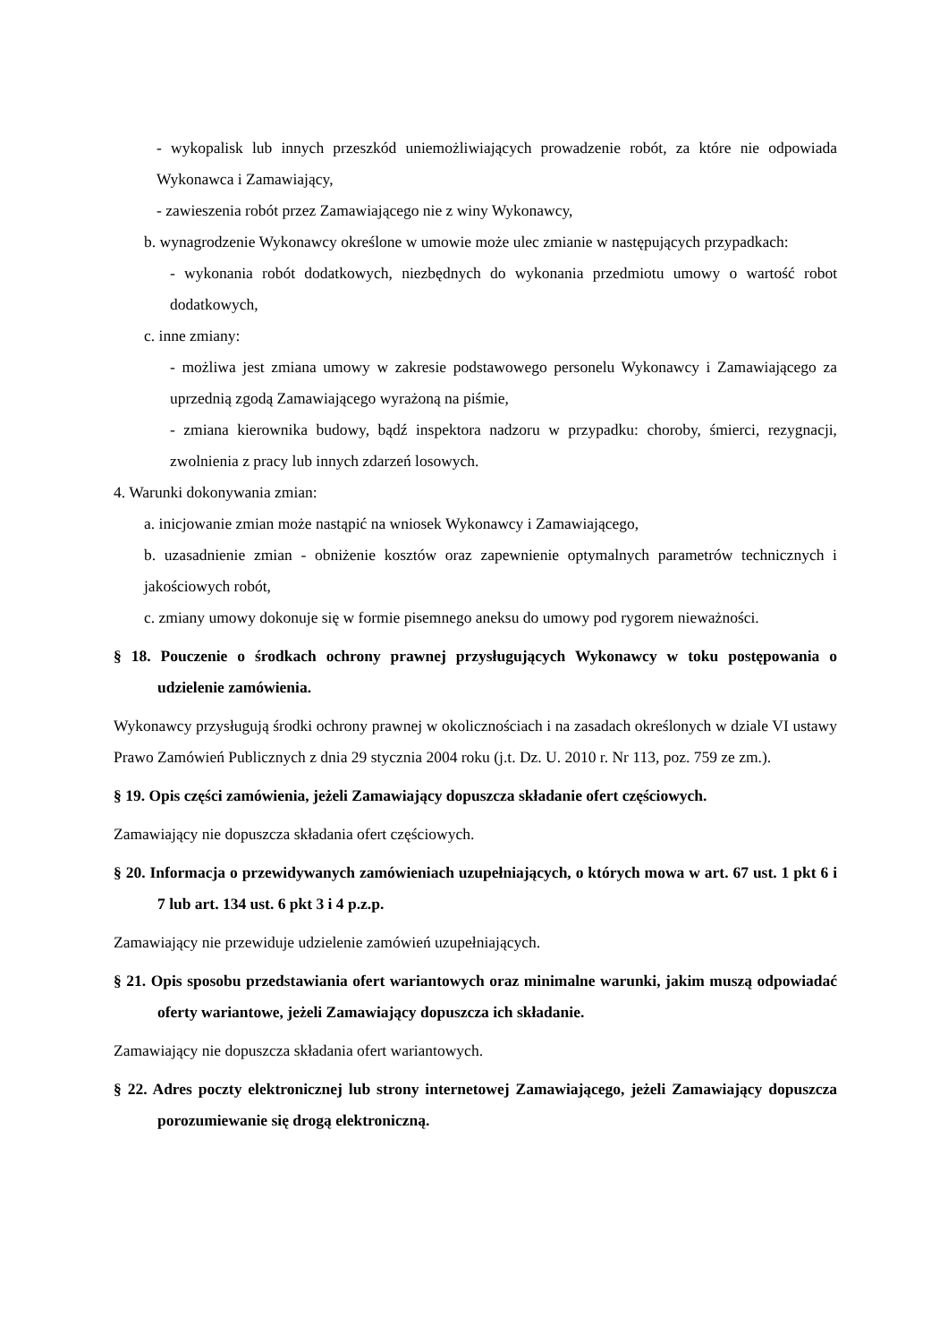- wykopalisk lub innych przeszkód uniemożliwiających prowadzenie robót, za które nie odpowiada Wykonawca i Zamawiający,
- zawieszenia robót przez Zamawiającego nie z winy Wykonawcy,
b. wynagrodzenie Wykonawcy określone w umowie może ulec zmianie w następujących przypadkach:
- wykonania robót dodatkowych, niezbędnych do wykonania przedmiotu umowy o wartość robot dodatkowych,
c. inne zmiany:
- możliwa jest zmiana umowy w zakresie podstawowego personelu Wykonawcy i Zamawiającego za uprzednią zgodą Zamawiającego wyrażoną na piśmie,
- zmiana kierownika budowy, bądź inspektora nadzoru w przypadku: choroby, śmierci, rezygnacji, zwolnienia z pracy lub innych zdarzeń losowych.
4. Warunki dokonywania zmian:
a. inicjowanie zmian może nastąpić na wniosek Wykonawcy i Zamawiającego,
b. uzasadnienie zmian - obniżenie kosztów oraz zapewnienie optymalnych parametrów technicznych i jakościowych robót,
c. zmiany umowy dokonuje się w formie pisemnego aneksu do umowy pod rygorem nieważności.
§ 18. Pouczenie o środkach ochrony prawnej przysługujących Wykonawcy w toku postępowania o udzielenie zamówienia.
Wykonawcy przysługują środki ochrony prawnej w okolicznościach i na zasadach określonych w dziale VI ustawy Prawo Zamówień Publicznych z dnia 29 stycznia 2004 roku (j.t. Dz. U. 2010 r. Nr 113, poz. 759 ze zm.).
§ 19. Opis części zamówienia, jeżeli Zamawiający dopuszcza składanie ofert częściowych.
Zamawiający nie dopuszcza składania ofert częściowych.
§ 20. Informacja o przewidywanych zamówieniach uzupełniających, o których mowa w art. 67 ust. 1 pkt 6 i 7 lub art. 134 ust. 6 pkt 3 i 4 p.z.p.
Zamawiający nie przewiduje udzielenie zamówień uzupełniających.
§ 21. Opis sposobu przedstawiania ofert wariantowych oraz minimalne warunki, jakim muszą odpowiadać oferty wariantowe, jeżeli Zamawiający dopuszcza ich składanie.
Zamawiający nie dopuszcza składania ofert wariantowych.
§ 22. Adres poczty elektronicznej lub strony internetowej Zamawiającego, jeżeli Zamawiający dopuszcza porozumiewanie się drogą elektroniczną.